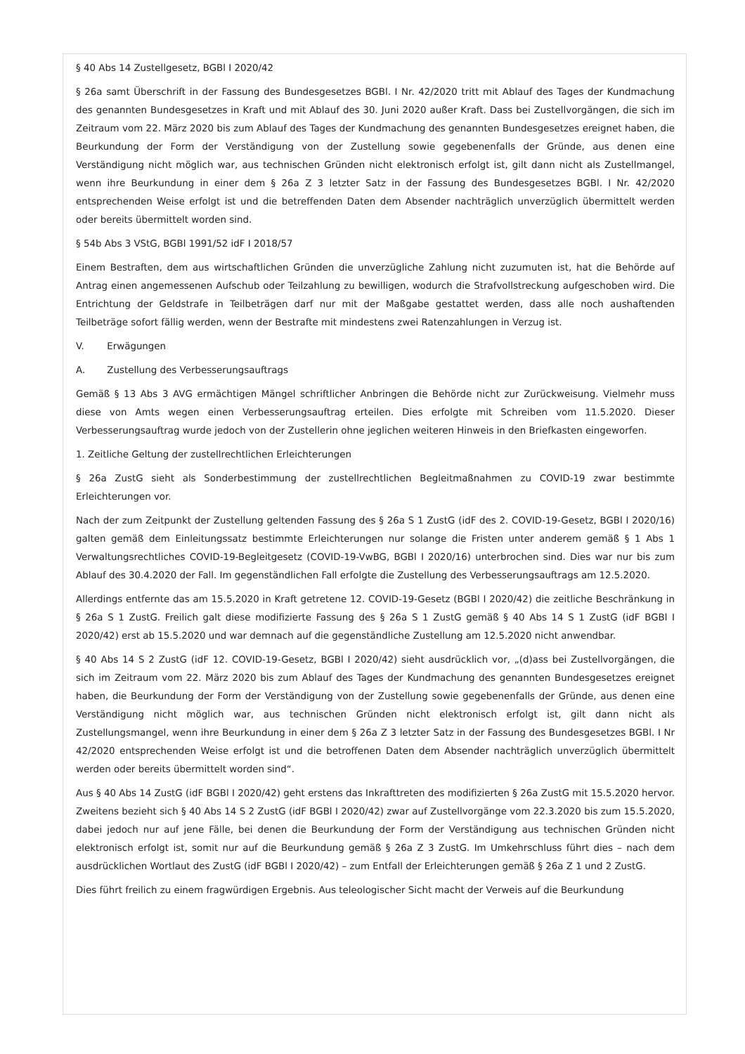§ 40 Abs 14 Zustellgesetz, BGBl I 2020/42
§ 26a samt Überschrift in der Fassung des Bundesgesetzes BGBl. I Nr. 42/2020 tritt mit Ablauf des Tages der Kundmachung des genannten Bundesgesetzes in Kraft und mit Ablauf des 30. Juni 2020 außer Kraft. Dass bei Zustellvorgängen, die sich im Zeitraum vom 22. März 2020 bis zum Ablauf des Tages der Kundmachung des genannten Bundesgesetzes ereignet haben, die Beurkundung der Form der Verständigung von der Zustellung sowie gegebenenfalls der Gründe, aus denen eine Verständigung nicht möglich war, aus technischen Gründen nicht elektronisch erfolgt ist, gilt dann nicht als Zustellmangel, wenn ihre Beurkundung in einer dem § 26a Z 3 letzter Satz in der Fassung des Bundesgesetzes BGBl. I Nr. 42/2020 entsprechenden Weise erfolgt ist und die betreffenden Daten dem Absender nachträglich unverzüglich übermittelt werden oder bereits übermittelt worden sind.
§ 54b Abs 3 VStG, BGBl 1991/52 idF I 2018/57
Einem Bestraften, dem aus wirtschaftlichen Gründen die unverzügliche Zahlung nicht zuzumuten ist, hat die Behörde auf Antrag einen angemessenen Aufschub oder Teilzahlung zu bewilligen, wodurch die Strafvollstreckung aufgeschoben wird. Die Entrichtung der Geldstrafe in Teilbeträgen darf nur mit der Maßgabe gestattet werden, dass alle noch aushaftenden Teilbeträge sofort fällig werden, wenn der Bestrafte mit mindestens zwei Ratenzahlungen in Verzug ist.
V. Erwägungen
A. Zustellung des Verbesserungsauftrags
Gemäß § 13 Abs 3 AVG ermächtigen Mängel schriftlicher Anbringen die Behörde nicht zur Zurückweisung. Vielmehr muss diese von Amts wegen einen Verbesserungsauftrag erteilen. Dies erfolgte mit Schreiben vom 11.5.2020. Dieser Verbesserungsauftrag wurde jedoch von der Zustellerin ohne jeglichen weiteren Hinweis in den Briefkasten eingeworfen.
1. Zeitliche Geltung der zustellrechtlichen Erleichterungen
§ 26a ZustG sieht als Sonderbestimmung der zustellrechtlichen Begleitmaßnahmen zu COVID-19 zwar bestimmte Erleichterungen vor.
Nach der zum Zeitpunkt der Zustellung geltenden Fassung des § 26a S 1 ZustG (idF des 2. COVID-19-Gesetz, BGBl I 2020/16) galten gemäß dem Einleitungssatz bestimmte Erleichterungen nur solange die Fristen unter anderem gemäß § 1 Abs 1 Verwaltungsrechtliches COVID-19-Begleitgesetz (COVID-19-VwBG, BGBl I 2020/16) unterbrochen sind. Dies war nur bis zum Ablauf des 30.4.2020 der Fall. Im gegenständlichen Fall erfolgte die Zustellung des Verbesserungsauftrags am 12.5.2020.
Allerdings entfernte das am 15.5.2020 in Kraft getretene 12. COVID-19-Gesetz (BGBl I 2020/42) die zeitliche Beschränkung in § 26a S 1 ZustG. Freilich galt diese modifizierte Fassung des § 26a S 1 ZustG gemäß § 40 Abs 14 S 1 ZustG (idF BGBl I 2020/42) erst ab 15.5.2020 und war demnach auf die gegenständliche Zustellung am 12.5.2020 nicht anwendbar.
§ 40 Abs 14 S 2 ZustG (idF 12. COVID-19-Gesetz, BGBl I 2020/42) sieht ausdrücklich vor, „(d)ass bei Zustellvorgängen, die sich im Zeitraum vom 22. März 2020 bis zum Ablauf des Tages der Kundmachung des genannten Bundesgesetzes ereignet haben, die Beurkundung der Form der Verständigung von der Zustellung sowie gegebenenfalls der Gründe, aus denen eine Verständigung nicht möglich war, aus technischen Gründen nicht elektronisch erfolgt ist, gilt dann nicht als Zustellungsmangel, wenn ihre Beurkundung in einer dem § 26a Z 3 letzter Satz in der Fassung des Bundesgesetzes BGBl. I Nr 42/2020 entsprechenden Weise erfolgt ist und die betroffenen Daten dem Absender nachträglich unverzüglich übermittelt werden oder bereits übermittelt worden sind“.
Aus § 40 Abs 14 ZustG (idF BGBl I 2020/42) geht erstens das Inkrafttreten des modifizierten § 26a ZustG mit 15.5.2020 hervor. Zweitens bezieht sich § 40 Abs 14 S 2 ZustG (idF BGBl I 2020/42) zwar auf Zustellvorgänge vom 22.3.2020 bis zum 15.5.2020, dabei jedoch nur auf jene Fälle, bei denen die Beurkundung der Form der Verständigung aus technischen Gründen nicht elektronisch erfolgt ist, somit nur auf die Beurkundung gemäß § 26a Z 3 ZustG. Im Umkehrschluss führt dies – nach dem ausdrücklichen Wortlaut des ZustG (idF BGBl I 2020/42) – zum Entfall der Erleichterungen gemäß § 26a Z 1 und 2 ZustG.
Dies führt freilich zu einem fragwürdigen Ergebnis. Aus teleologischer Sicht macht der Verweis auf die Beurkundung